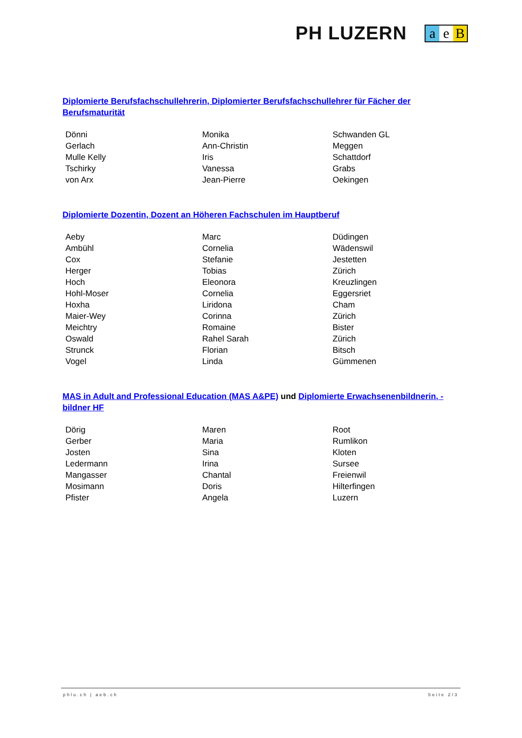PH LUZERN
a e B
Diplomierte Berufsfachschullehrerin, Diplomierter Berufsfachschullehrer für Fächer der Berufsmaturität
| Dönni | Monika | Schwanden GL |
| Gerlach | Ann-Christin | Meggen |
| Mulle Kelly | Iris | Schattdorf |
| Tschirky | Vanessa | Grabs |
| von Arx | Jean-Pierre | Oekingen |
Diplomierte Dozentin, Dozent an Höheren Fachschulen im Hauptberuf
| Aeby | Marc | Düdingen |
| Ambühl | Cornelia | Wädenswil |
| Cox | Stefanie | Jestetten |
| Herger | Tobias | Zürich |
| Hoch | Eleonora | Kreuzlingen |
| Hohl-Moser | Cornelia | Eggersriet |
| Hoxha | Liridona | Cham |
| Maier-Wey | Corinna | Zürich |
| Meichtry | Romaine | Bister |
| Oswald | Rahel Sarah | Zürich |
| Strunck | Florian | Bitsch |
| Vogel | Linda | Gümmenen |
MAS in Adult and Professional Education (MAS A&PE) und Diplomierte Erwachsenenbildnerin, -bildner HF
| Dörig | Maren | Root |
| Gerber | Maria | Rumlikon |
| Josten | Sina | Kloten |
| Ledermann | Irina | Sursee |
| Mangasser | Chantal | Freienwil |
| Mosimann | Doris | Hilterfingen |
| Pfister | Angela | Luzern |
phlu.ch | aeb.ch Seite 2/3